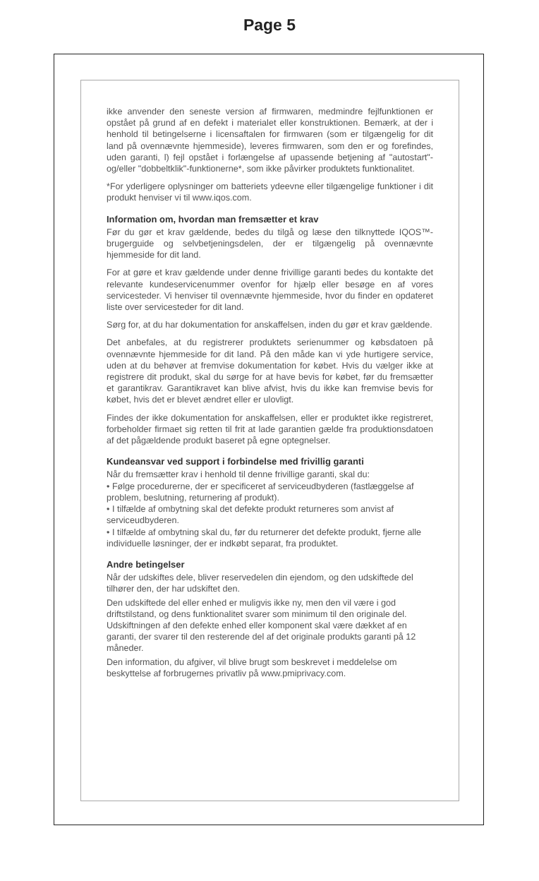Page 5
ikke anvender den seneste version af firmwaren, medmindre fejlfunktionen er opstået på grund af en defekt i materialet eller konstruktionen. Bemærk, at der i henhold til betingelserne i licensaftalen for firmwaren (som er tilgængelig for dit land på ovennævnte hjemmeside), leveres firmwaren, som den er og forefindes, uden garanti, l) fejl opstået i forlængelse af upassende betjening af "autostart"- og/eller "dobbeltklik"-funktionerne*, som ikke påvirker produktets funktionalitet.
*For yderligere oplysninger om batteriets ydeevne eller tilgængelige funktioner i dit produkt henviser vi til www.iqos.com.
Information om, hvordan man fremsætter et krav
Før du gør et krav gældende, bedes du tilgå og læse den tilknyttede IQOS™-brugerguide og selvbetjeningsdelen, der er tilgængelig på ovennævnte hjemmeside for dit land.
For at gøre et krav gældende under denne frivillige garanti bedes du kontakte det relevante kundeservicenummer ovenfor for hjælp eller besøge en af vores servicesteder. Vi henviser til ovennævnte hjemmeside, hvor du finder en opdateret liste over servicesteder for dit land.
Sørg for, at du har dokumentation for anskaffelsen, inden du gør et krav gældende.
Det anbefales, at du registrerer produktets serienummer og købsdatoen på ovennævnte hjemmeside for dit land. På den måde kan vi yde hurtigere service, uden at du behøver at fremvise dokumentation for købet. Hvis du vælger ikke at registrere dit produkt, skal du sørge for at have bevis for købet, før du fremsætter et garantikrav. Garantikravet kan blive afvist, hvis du ikke kan fremvise bevis for købet, hvis det er blevet ændret eller er ulovligt.
Findes der ikke dokumentation for anskaffelsen, eller er produktet ikke registreret, forbeholder firmaet sig retten til frit at lade garantien gælde fra produktionsdatoen af det pågældende produkt baseret på egne optegnelser.
Kundeansvar ved support i forbindelse med frivillig garanti
Når du fremsætter krav i henhold til denne frivillige garanti, skal du:
• Følge procedurerne, der er specificeret af serviceudbyderen (fastlæggelse af problem, beslutning, returnering af produkt).
• I tilfælde af ombytning skal det defekte produkt returneres som anvist af serviceudbyderen.
• I tilfælde af ombytning skal du, før du returnerer det defekte produkt, fjerne alle individuelle løsninger, der er indkøbt separat, fra produktet.
Andre betingelser
Når der udskiftes dele, bliver reservedelen din ejendom, og den udskiftede del tilhører den, der har udskiftet den.
Den udskiftede del eller enhed er muligvis ikke ny, men den vil være i god driftstilstand, og dens funktionalitet svarer som minimum til den originale del. Udskiftningen af den defekte enhed eller komponent skal være dækket af en garanti, der svarer til den resterende del af det originale produkts garanti på 12 måneder.
Den information, du afgiver, vil blive brugt som beskrevet i meddelelse om beskyttelse af forbrugernes privatliv på www.pmiprivacy.com.